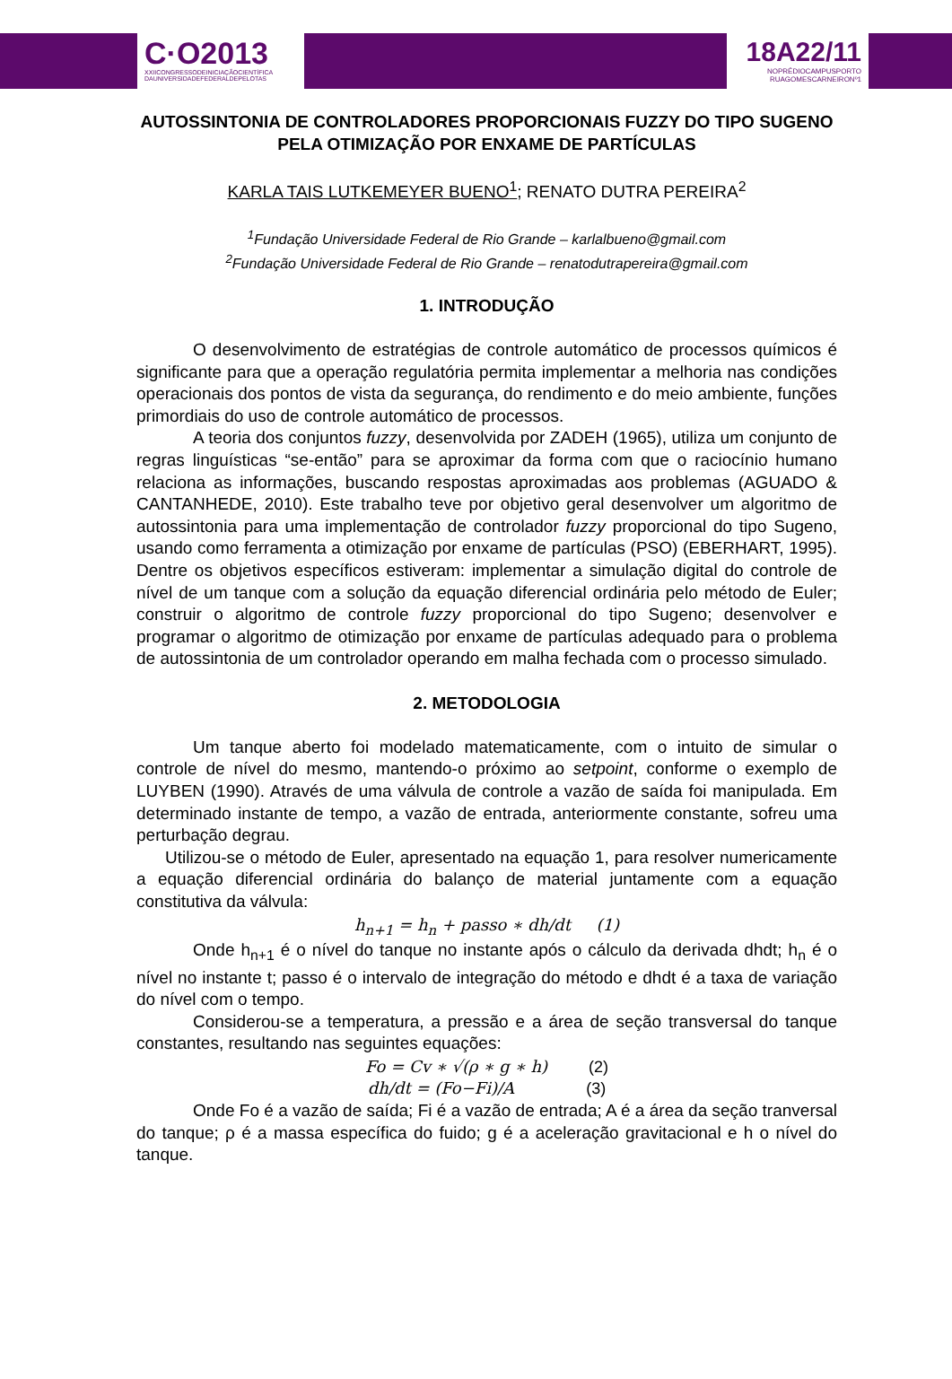C·O2013
XXIICONGRESSODEINICIAÇÃOCIENTÍFICA
DAUNIVERSIDADEFEDERALDEPELOTAS
18A22/11
NOPRÉDIOCAMPUSPORTO
RUAGOMESCARNEIRONº1
AUTOSSINTONIA DE CONTROLADORES PROPORCIONAIS FUZZY DO TIPO SUGENO PELA OTIMIZAÇÃO POR ENXAME DE PARTÍCULAS
KARLA TAIS LUTKEMEYER BUENO<sup>1</sup>; RENATO DUTRA PEREIRA<sup>2</sup>
<sup>1</sup> Fundação Universidade Federal de Rio Grande – karlalbueno@gmail.com
<sup>2</sup> Fundação Universidade Federal de Rio Grande – renatodutrapereira@gmail.com
1. INTRODUÇÃO
O desenvolvimento de estratégias de controle automático de processos químicos é significante para que a operação regulatória permita implementar a melhoria nas condições operacionais dos pontos de vista da segurança, do rendimento e do meio ambiente, funções primordiais do uso de controle automático de processos.
A teoria dos conjuntos fuzzy, desenvolvida por ZADEH (1965), utiliza um conjunto de regras linguísticas “se-então” para se aproximar da forma com que o raciocínio humano relaciona as informações, buscando respostas aproximadas aos problemas (AGUADO & CANTANHEDE, 2010). Este trabalho teve por objetivo geral desenvolver um algoritmo de autossintonia para uma implementação de controlador fuzzy proporcional do tipo Sugeno, usando como ferramenta a otimização por enxame de partículas (PSO) (EBERHART, 1995). Dentre os objetivos específicos estiveram: implementar a simulação digital do controle de nível de um tanque com a solução da equação diferencial ordinária pelo método de Euler; construir o algoritmo de controle fuzzy proporcional do tipo Sugeno; desenvolver e programar o algoritmo de otimização por enxame de partículas adequado para o problema de autossintonia de um controlador operando em malha fechada com o processo simulado.
2. METODOLOGIA
Um tanque aberto foi modelado matematicamente, com o intuito de simular o controle de nível do mesmo, mantendo-o próximo ao setpoint, conforme o exemplo de LUYBEN (1990). Através de uma válvula de controle a vazão de saída foi manipulada. Em determinado instante de tempo, a vazão de entrada, anteriormente constante, sofreu uma perturbação degrau.
Utilizou-se o método de Euler, apresentado na equação 1, para resolver numericamente a equação diferencial ordinária do balanço de material juntamente com a equação constitutiva da válvula:
h<sub>n+1</sub> = h<sub>n</sub> + passo ∗ dh/dt (1)
Onde h<sub>n+1</sub> é o nível do tanque no instante após o cálculo da derivada dhdt; h<sub>n</sub> é o nível no instante t; passo é o intervalo de integração do método e dhdt é a taxa de variação do nível com o tempo.
Considerou-se a temperatura, a pressão e a área de seção transversal do tanque constantes, resultando nas seguintes equações:
Fo = Cv ∗ √(ρ ∗ g ∗ h) (2)
dh/dt = (Fo−Fi)/A (3)
Onde Fo é a vazão de saída; Fi é a vazão de entrada; A é a área da seção tranversal do tanque; ρ é a massa específica do fuido; g é a aceleração gravitacional e h o nível do tanque.